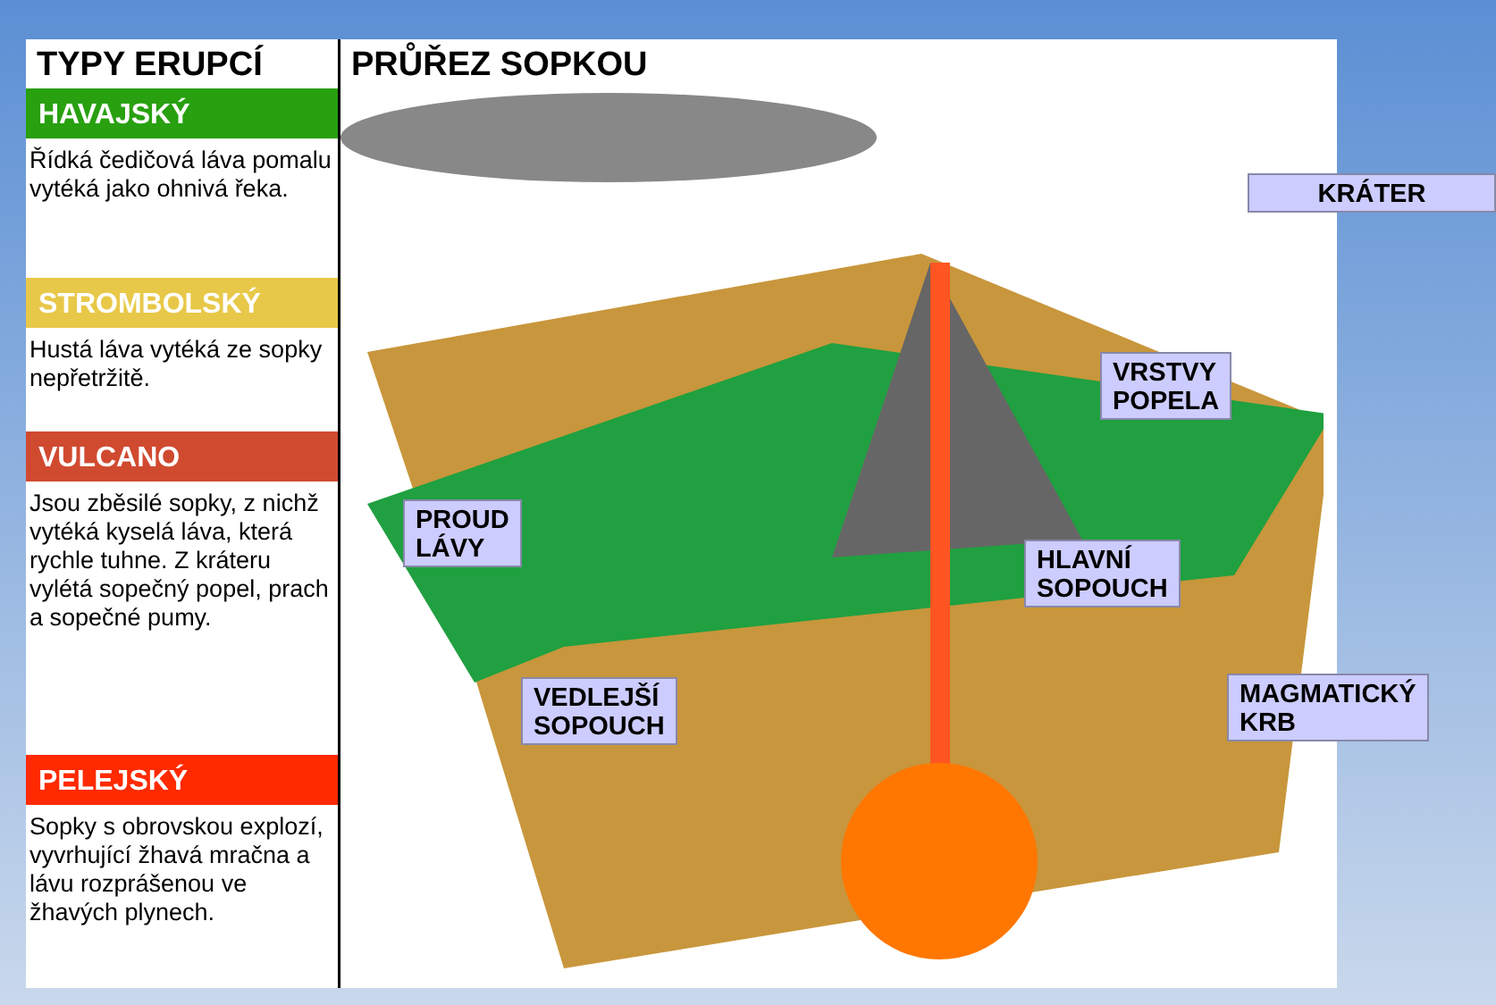TYPY ERUPCÍ
HAVAJSKÝ
Řídká čedičová láva pomalu vytéká jako ohnivá řeka.
STROMBOLSKÝ
Hustá láva vytéká ze sopky nepřetržitě.
VULCANO
Jsou zběsilé sopky, z nichž vytéká kyselá láva, která rychle tuhne. Z kráteru vylétá sopečný popel, prach a sopečné pumy.
PELEJSKÝ
Sopky s obrovskou explozí, vyvrhující žhavá mračna a lávu rozprášenou ve žhavých plynech.
PRŮŘEZ SOPKOU
KRÁTER
VRSTVY
POPELA
PROUD
LÁVY
HLAVNÍ
SOPOUCH
VEDLEJŠÍ
SOPOUCH
MAGMATICKÝ
KRB